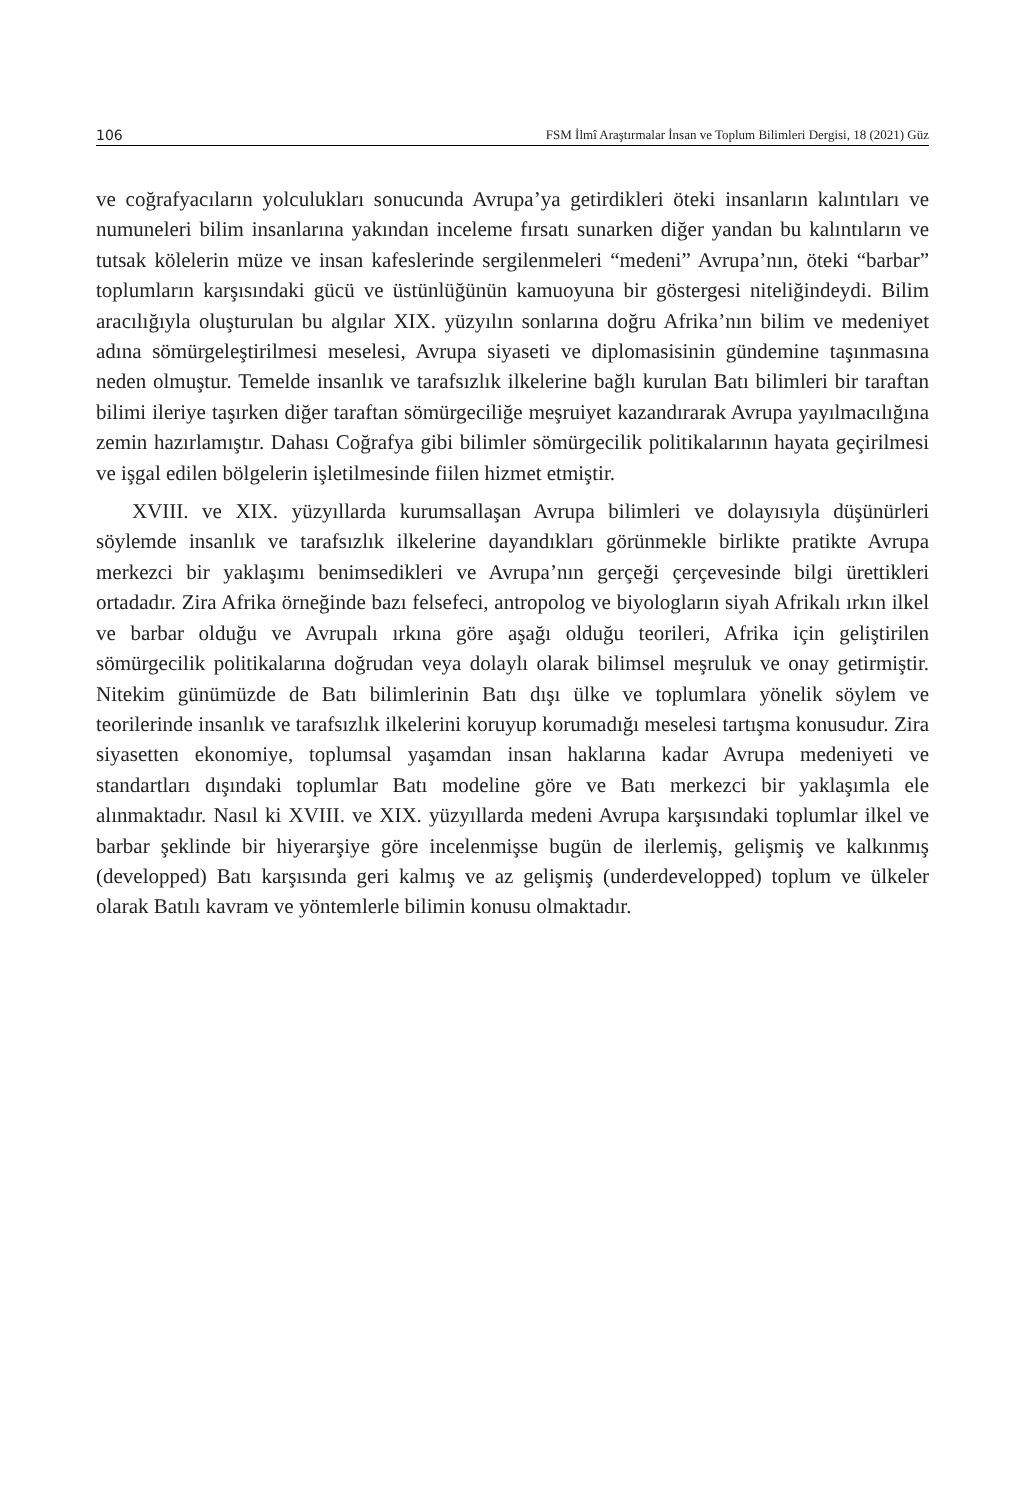106 FSM İlmî Araştırmalar İnsan ve Toplum Bilimleri Dergisi, 18 (2021) Güz
ve coğrafyacıların yolculukları sonucunda Avrupa’ya getirdikleri öteki insanların kalıntıları ve numuneleri bilim insanlarına yakından inceleme fırsatı sunarken diğer yandan bu kalıntıların ve tutsak kölelerin müze ve insan kafeslerinde sergilenmeleri “medeni” Avrupa’nın, öteki “barbar” toplumların karşısındaki gücü ve üstünlüğünün kamuoyuna bir göstergesi niteliğindeydi. Bilim aracılığıyla oluşturulan bu algılar XIX. yüzyılın sonlarına doğru Afrika’nın bilim ve medeniyet adına sömürgeleştirilmesi meselesi, Avrupa siyaseti ve diplomasisinin gündemine taşınmasına neden olmuştur. Temelde insanlık ve tarafsızlık ilkelerine bağlı kurulan Batı bilimleri bir taraftan bilimi ileriye taşırken diğer taraftan sömürgeciliğe meşruiyet kazandırarak Avrupa yayılmacılığına zemin hazırlamıştır. Dahası Coğrafya gibi bilimler sömürgecilik politikalarının hayata geçirilmesi ve işgal edilen bölgelerin işletilmesinde fiilen hizmet etmiştir.
XVIII. ve XIX. yüzyıllarda kurumsallaşan Avrupa bilimleri ve dolayısıyla düşünürleri söylemde insanlık ve tarafsızlık ilkelerine dayandıkları görünmekle birlikte pratikte Avrupa merkezci bir yaklaşımı benimsedikleri ve Avrupa’nın gerçeği çerçevesinde bilgi ürettikleri ortadadır. Zira Afrika örneğinde bazı felsefeci, antropolog ve biyologların siyah Afrikalı ırkın ilkel ve barbar olduğu ve Avrupalı ırkına göre aşağı olduğu teorileri, Afrika için geliştirilen sömürgecilik politikalarına doğrudan veya dolaylı olarak bilimsel meşruluk ve onay getirmiştir. Nitekim günümüzde de Batı bilimlerinin Batı dışı ülke ve toplumlara yönelik söylem ve teorilerinde insanlık ve tarafsızlık ilkelerini koruyup korumadığı meselesi tartışma konusudur. Zira siyasetten ekonomiye, toplumsal yaşamdan insan haklarına kadar Avrupa medeniyeti ve standartları dışındaki toplumlar Batı modeline göre ve Batı merkezci bir yaklaşımla ele alınmaktadır. Nasıl ki XVIII. ve XIX. yüzyıllarda medeni Avrupa karşısındaki toplumlar ilkel ve barbar şeklinde bir hiyerarşiye göre incelenmişse bugün de ilerlemiş, gelişmiş ve kalkınmış (developped) Batı karşısında geri kalmış ve az gelişmiş (underdevelopped) toplum ve ülkeler olarak Batılı kavram ve yöntemlerle bilimin konusu olmaktadır.